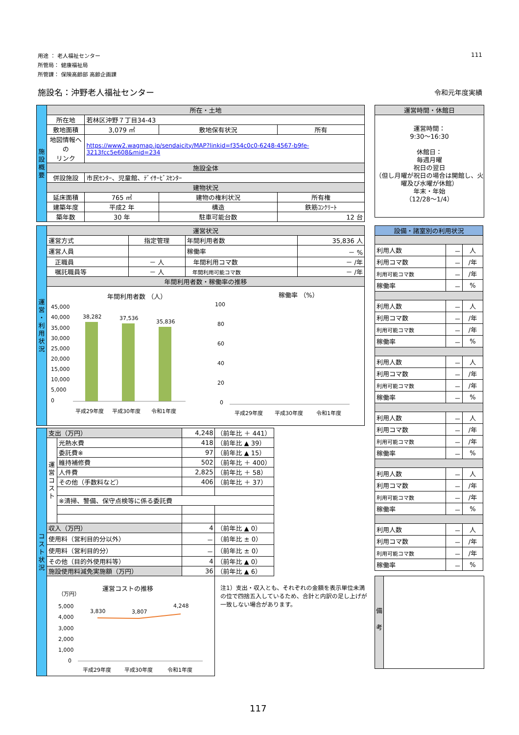用途 ： 老人福祉センター
所管局： 健康福祉局
所管課： 保険高齢部 高齢企画課
111
施設名：沖野老人福祉センター 令和元年度実績
| 施 設 概 要 | 所在・土地 | | | |
| | 所在地 | 若林区沖野７丁目34-43 | | |
| | 敷地面積 | 3,079 ㎡ | 敷地保有状況 | 所有 |
| | 地図情報への リンク | https://www2.wagmap.jp/sendaicity/MAP?linkid=f354c0c0-6248-4567-b9fe-3213fcc5e608&mid=234 | | |
| | 施設全体 | | | |
| | 併設施設 | 市民ｾﾝﾀｰ、児童館、ﾃﾞｲｻｰﾋﾞｽｾﾝﾀｰ | | |
| | 建物状況 | | | |
| | 延床面積 | 765 ㎡ | 建物の権利状況 | 所有権 |
| | 建築年度 | 平成2 年 | 構造 | 鉄筋ｺﾝｸﾘｰﾄ |
| | 築年数 | 30 年 | 駐車可能台数 | 12 台 |
運営時間・休館日
運営時間：
9:30～16:30
休館日：
毎週月曜
祝日の翌日
（但し月曜が祝日の場合は開館し、火曜及び水曜が休館）
年末・年始
（12/28～1/4）
| 運 営 ・ 利 用 状 況 | 運営状況 | | | |
| | 運営方式 | 指定管理 | 年間利用者数 | 35,836 人 |
| | 運営人員 | | 稼働率 | － % |
| | 正職員 | － 人 | 年間利用コマ数 | － /年 |
| | 嘱託職員等 | － 人 | 年間利用可能コマ数 | － /年 |
| | 年間利用者数・稼働率の推移 | | | |
| | 年間利用者数 （人） 稼働率 （%） 38,282 37,536 35,836 45,000 40,000 35,000 30,000 25,000 20,000 15,000 10,000 5,000 0 平成29年度 平成30年度 令和1年度 100 80 60 40 20 0 平成29年度 平成30年度 令和1年度 | | | |
| 設備・諸室別の利用状況 | | |
| 利用人数 | － | 人 |
| 利用コマ数 | － | /年 |
| 利用可能コマ数 | － | /年 |
| 稼働率 | － | % |
| 利用人数 | － | 人 |
| 利用コマ数 | － | /年 |
| 利用可能コマ数 | － | /年 |
| 稼働率 | － | % |
| 利用人数 | － | 人 |
| 利用コマ数 | － | /年 |
| 利用可能コマ数 | － | /年 |
| 稼働率 | － | % |
| 利用人数 | － | 人 |
| 利用コマ数 | － | /年 |
| 利用可能コマ数 | － | /年 |
| 稼働率 | － | % |
| 利用人数 | － | 人 |
| 利用コマ数 | － | /年 |
| 利用可能コマ数 | － | /年 |
| 稼働率 | － | % |
| 利用人数 | － | 人 |
| 利用コマ数 | － | /年 |
| 利用可能コマ数 | － | /年 |
| 稼働率 | － | % |
| コ ス ト 状 況 | 支出（万円） | | 4,248 | （前年比 ＋ 441） |
| | 運 営 コ ス ト | 光熱水費 | 418 | （前年比 ▲ 39） |
| | | 委託費※ | 97 | （前年比 ▲ 15） |
| | | 維持補修費 | 502 | （前年比 ＋ 400） |
| | | 人件費 | 2,825 | （前年比 ＋ 58） |
| | | その他（手数料など） | 406 | （前年比 ＋ 37） |
| | | ※清掃、警備、保守点検等に係る委託費 | | |
| | 収入（万円） | | 4 | （前年比 ▲ 0） |
| | 使用料（営利目的分以外） | | － | （前年比 ± 0） |
| | 使用料（営利目的分） | | － | （前年比 ± 0） |
| | その他（目的外使用料等） | | 4 | （前年比 ▲ 0） |
| | 施設使用料減免実施額（万円） | | 36 | （前年比 ▲ 6） |
| | （万円） 運営コストの推移 5,000 4,000 3,000 2,000 1,000 0 3,830 3,807 4,248 平成29年度 平成30年度 令和1年度 | | | |
注1）支出・収入とも、それぞれの金額を表示単位未満の位で四捨五入しているため、合計と内訳の足し上げが一致しない場合があります。
備
考
117